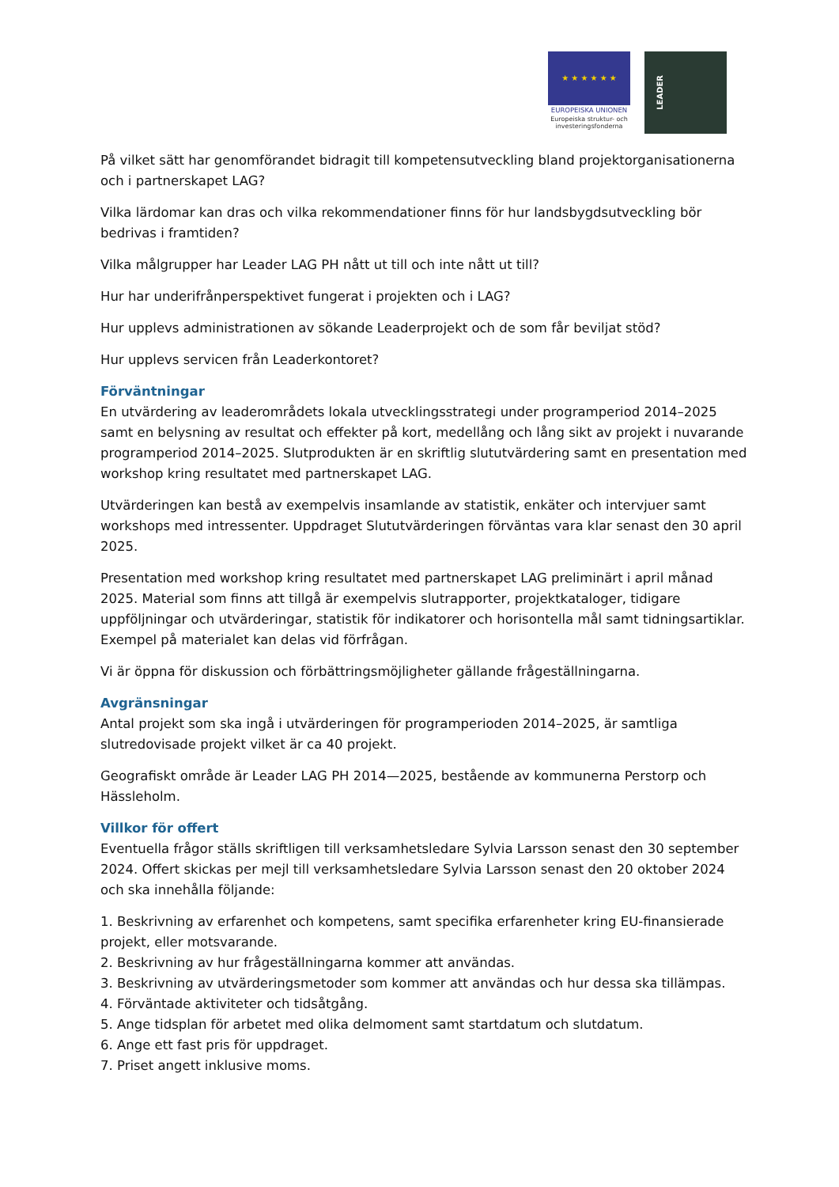★ ★ ★ ★ ★ ★
EUROPEISKA UNIONEN
Europeiska struktur- och investeringsfonderna
LEADER
På vilket sätt har genomförandet bidragit till kompetensutveckling bland projektorganisationerna och i partnerskapet LAG?
Vilka lärdomar kan dras och vilka rekommendationer finns för hur landsbygdsutveckling bör bedrivas i framtiden?
Vilka målgrupper har Leader LAG PH nått ut till och inte nått ut till?
Hur har underifrånperspektivet fungerat i projekten och i LAG?
Hur upplevs administrationen av sökande Leaderprojekt och de som får beviljat stöd?
Hur upplevs servicen från Leaderkontoret?
Förväntningar
En utvärdering av leaderområdets lokala utvecklingsstrategi under programperiod 2014–2025 samt en belysning av resultat och effekter på kort, medellång och lång sikt av projekt i nuvarande programperiod 2014–2025. Slutprodukten är en skriftlig slututvärdering samt en presentation med workshop kring resultatet med partnerskapet LAG.
Utvärderingen kan bestå av exempelvis insamlande av statistik, enkäter och intervjuer samt workshops med intressenter. Uppdraget Slututvärderingen förväntas vara klar senast den 30 april 2025.
Presentation med workshop kring resultatet med partnerskapet LAG preliminärt i april månad 2025. Material som finns att tillgå är exempelvis slutrapporter, projektkataloger, tidigare uppföljningar och utvärderingar, statistik för indikatorer och horisontella mål samt tidningsartiklar. Exempel på materialet kan delas vid förfrågan.
Vi är öppna för diskussion och förbättringsmöjligheter gällande frågeställningarna.
Avgränsningar
Antal projekt som ska ingå i utvärderingen för programperioden 2014–2025, är samtliga slutredovisade projekt vilket är ca 40 projekt.
Geografiskt område är Leader LAG PH 2014—2025, bestående av kommunerna Perstorp och Hässleholm.
Villkor för offert
Eventuella frågor ställs skriftligen till verksamhetsledare Sylvia Larsson senast den 30 september 2024. Offert skickas per mejl till verksamhetsledare Sylvia Larsson senast den 20 oktober 2024 och ska innehålla följande:
1. Beskrivning av erfarenhet och kompetens, samt specifika erfarenheter kring EU-finansierade projekt, eller motsvarande.
2. Beskrivning av hur frågeställningarna kommer att användas.
3. Beskrivning av utvärderingsmetoder som kommer att användas och hur dessa ska tillämpas.
4. Förväntade aktiviteter och tidsåtgång.
5. Ange tidsplan för arbetet med olika delmoment samt startdatum och slutdatum.
6. Ange ett fast pris för uppdraget.
7. Priset angett inklusive moms.